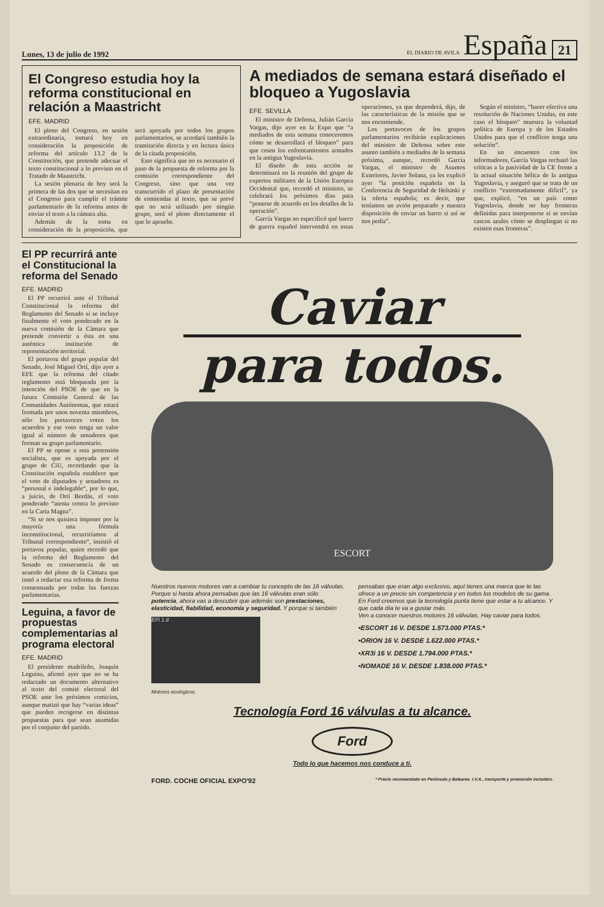Lunes, 13 de julio de 1992 EL DIARIO DE AVILA España 21
El Congreso estudia hoy la reforma constitucional en relación a Maastricht
EFE. MADRID
El pleno del Congreso, en sesión extraordinaria, tomará hoy en consideración la proposición de reforma del artículo 13.2 de la Constitución, que pretende adecuar el texto constitucional a lo previsto en el Tratado de Maastricht.
La sesión plenaria de hoy será la primera de las dos que se necesitan en el Congreso para cumplir el trámite parlamentario de la reforma antes de enviar el texto a la cámara alta.
Además de la toma en consideración de la proposición, que será apoyada por todos los grupos parlamentarios, se acordará también la tramitación directa y en lectura única de la citada proposición.
Esto significa que no es necesario el paso de la propuesta de reforma por la comisión correspondiente del Congreso, sino que una vez transcurrido el plazo de presentación de enmiendas al texto, que se prevé que no será utilizado por ningún grupo, será el pleno directamente el que lo apruebe.
A mediados de semana estará diseñado el bloqueo a Yugoslavia
EFE. SEVILLA
El ministro de Defensa, Julián García Vargas, dijo ayer en la Expo que “a mediados de esta semana conoceremos cómo se desarrollará el bloqueo” para que cesen los enfrentamientos armados en la antigua Yugoslavia.
El diseño de esta acción se determinará en la reunión del grupo de expertos militares de la Unión Europea Occidental que, recordó el ministro, se celebrará los próximos días para “ponerse de acuerdo en los detalles de la operación”.
García Vargas no especificó qué barco de guerra español intervendrá en estas operaciones, ya que dependerá, dijo, de las características de la misión que se nos encomiende.
Los portavoces de los grupos parlamentarios recibirán explicaciones del ministro de Defensa sobre este asunto también a mediados de la semana próxima, aunque, recordó García Vargas, el ministro de Asuntos Exteriores, Javier Solana, ya les explicó ayer “la posición española en la Conferencia de Seguridad de Helsinki y la oferta española; es decir, que teníamos un avión preparado y nuestra disposición de enviar un barco si así se nos pedía”.
Según el ministro, “hacer efectiva una resolución de Naciones Unidas, en este caso el bloqueo” muestra la voluntad política de Europa y de los Estados Unidos para que el conflicto tenga una solución”.
En un encuentro con los informadores, García Vargas rechazó las críticas a la pasividad de la CE frente a la actual situación bélica de la antigua Yugoslavia, y aseguró que se trata de un conflicto “extremadamente difícil”, ya que, explicó, “en un país como Yugoslavia, donde no hay fronteras definidas para interponerse si se envían cascos azules cómo se despliegan si no existen esas fronteras”.
El PP recurrirá ante el Constitucional la reforma del Senado
EFE. MADRID
El PP recurrirá ante el Tribunal Constitucional la reforma del Reglamento del Senado si se incluye finalmente el voto ponderado en la nueva comisión de la Cámara que pretende convertir a ésta en una auténtica institución de representación territorial.
El portavoz del grupo popular del Senado, José Miguel Ortí, dijo ayer a EFE que la reforma del citado reglamento está bloqueada por la intención del PSOE de que en la futura Comisión General de las Comunidades Autónomas, que estará formada por unos noventa miembros, sólo los portavoces voten los acuerdos y ese voto tenga un valor igual al número de senadores que forman su grupo parlamentario.
El PP se opone a esta pretensión socialista, que es apoyada por el grupo de CiU, recordando que la Constitución española establece que el voto de diputados y senadores es “personal e indelegable“, por lo que, a juicio, de Ortí Bordás, el voto ponderado “atenta contra lo previsto en la Carta Magna”.
“Si se nos quisiera imponer por la mayoría una fórmula inconstitucional, recurriríamos al Tribunal correspondiente“, insistió el portavoz popular, quien recordó que la reforma del Reglamento del Senado es consecuencia de un acuerdo del pleno de la Cámara que instó a redactar esa reforma de forma consensuada por todas las fuerzas parlamentarias.
Leguina, a favor de propuestas complementarias al programa electoral
EFE. MADRID
El presidente madrileño, Joaquín Leguina, afirmó ayer que no se ha redactado un documento alternativo al texto del comité electoral del PSOE ante los próximos comicios, aunque matizó que hay “varias ideas” que pueden recogerse en distintas propuestas para que sean asumidas por el conjunto del partido.
Caviar
para todos.
ESCORT
Nuestros nuevos motores van a cambiar tu concepto de las 16 válvulas. Porque si hasta ahora pensabas que las 16 válvulas eran sólo potencia, ahora vas a descubrir que además son prestaciones, elasticidad, fiabilidad, economía y seguridad. Y porque si también
EFI 1.8
Motores ecológicos.
pensabas que eran algo exclusivo, aquí tienes una marca que te las ofrece a un precio sin competencia y en todos los modelos de su gama.
En Ford creemos que la tecnología punta tiene que estar a tu alcance. Y que cada día te va a gustar más.
Ven a conocer nuestros motores 16 válvulas. Hay caviar para todos.
•ESCORT 16 V. DESDE 1.573.000 PTAS.*
•ORION 16 V. DESDE 1.622.000 PTAS.*
•XR3i 16 V. DESDE 1.794.000 PTAS.*
•NOMADE 16 V. DESDE 1.838.000 PTAS.*
Tecnología Ford 16 válvulas a tu alcance.
Ford
Todo lo que hacemos nos conduce a ti.
FORD. COCHE OFICIAL EXPO'92 * Precio recomendado en Península y Baleares. I.V.A., transporte y promoción incluidos.